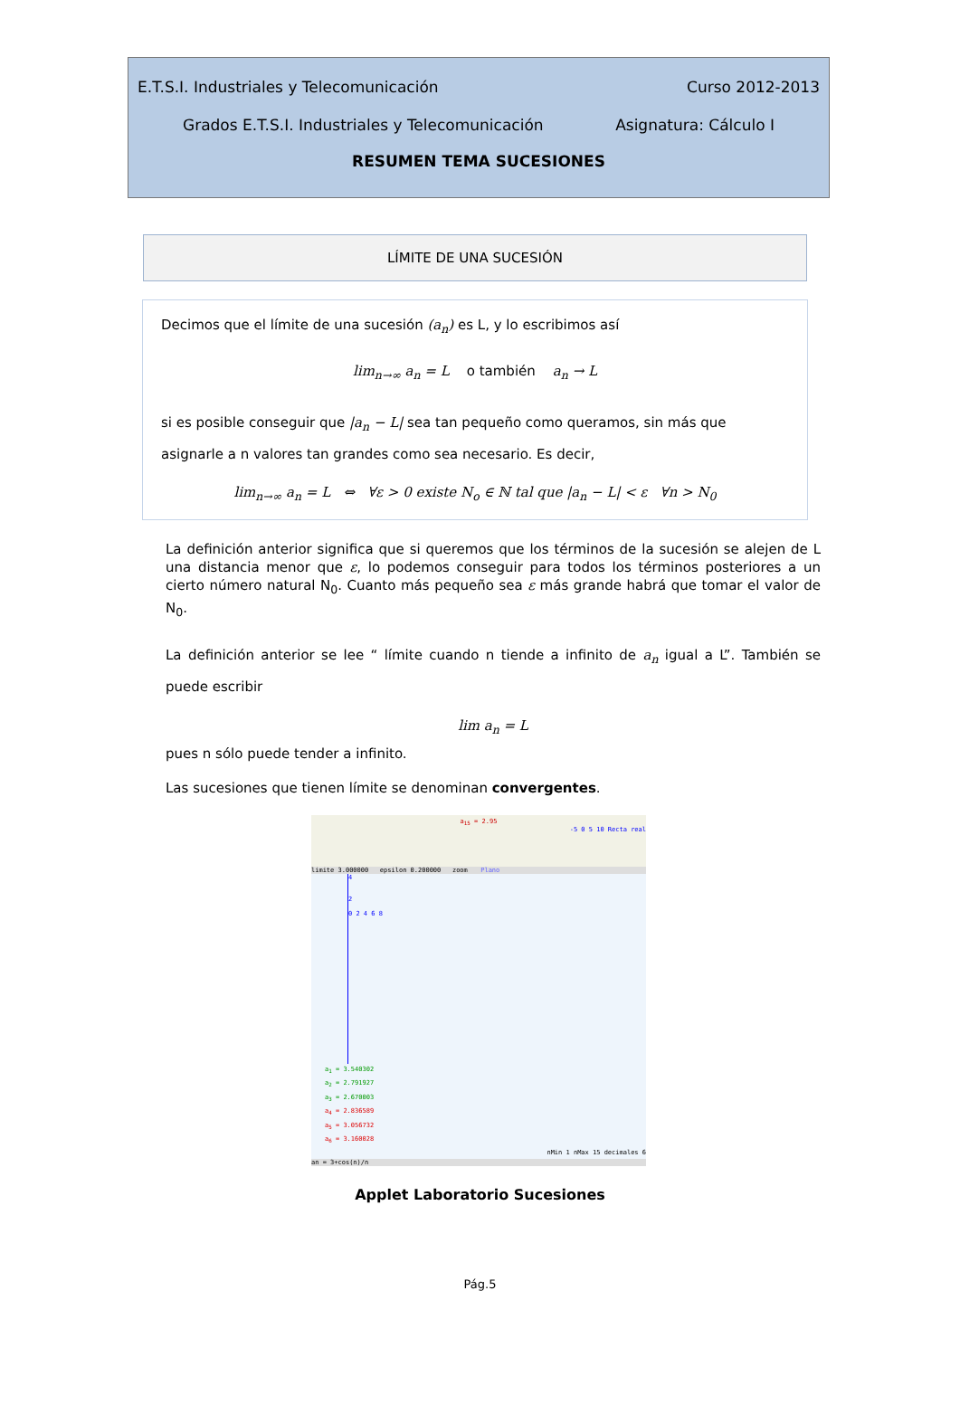E.T.S.I. Industriales y Telecomunicación Curso 2012-2013
Grados E.T.S.I. Industriales y Telecomunicación Asignatura: Cálculo I
RESUMEN TEMA SUCESIONES
LÍMITE DE UNA SUCESIÓN
Decimos que el límite de una sucesión (a<sub>n</sub>) es L, y lo escribimos así
lim<sub>n→∞</sub> a<sub>n</sub> = L o también a<sub>n</sub> → L
si es posible conseguir que |a<sub>n</sub> − L| sea tan pequeño como queramos, sin más que asignarle a n valores tan grandes como sea necesario. Es decir,
lim<sub>n→∞</sub> a<sub>n</sub> = L ⇔ ∀ε > 0 existe N<sub>o</sub> ∈ ℕ tal que |a<sub>n</sub> − L| < ε ∀n > N<sub>0</sub>
La definición anterior significa que si queremos que los términos de la sucesión se alejen de L una distancia menor que ε, lo podemos conseguir para todos los términos posteriores a un cierto número natural N<sub>0</sub>. Cuanto más pequeño sea ε más grande habrá que tomar el valor de N<sub>0</sub>.
La definición anterior se lee “ límite cuando n tiende a infinito de a<sub>n</sub> igual a L”. También se puede escribir
lim a<sub>n</sub> = L
pues n sólo puede tender a infinito.
Las sucesiones que tienen límite se denominan convergentes.
a<sub>15</sub> = 2.95
-5 0 5 10 Recta real
limite 3.000000 epsilon 0.200000 zoom Plano
4
2
0 2 4 6 8
a<sub>1</sub> = 3.540302
a<sub>2</sub> = 2.791927
a<sub>3</sub> = 2.670003
a<sub>4</sub> = 2.836589
a<sub>5</sub> = 3.056732
a<sub>6</sub> = 3.160028
nMin 1 nMax 15 decimales 6
an = 3+cos(n)/n
Applet Laboratorio Sucesiones
Pág.5